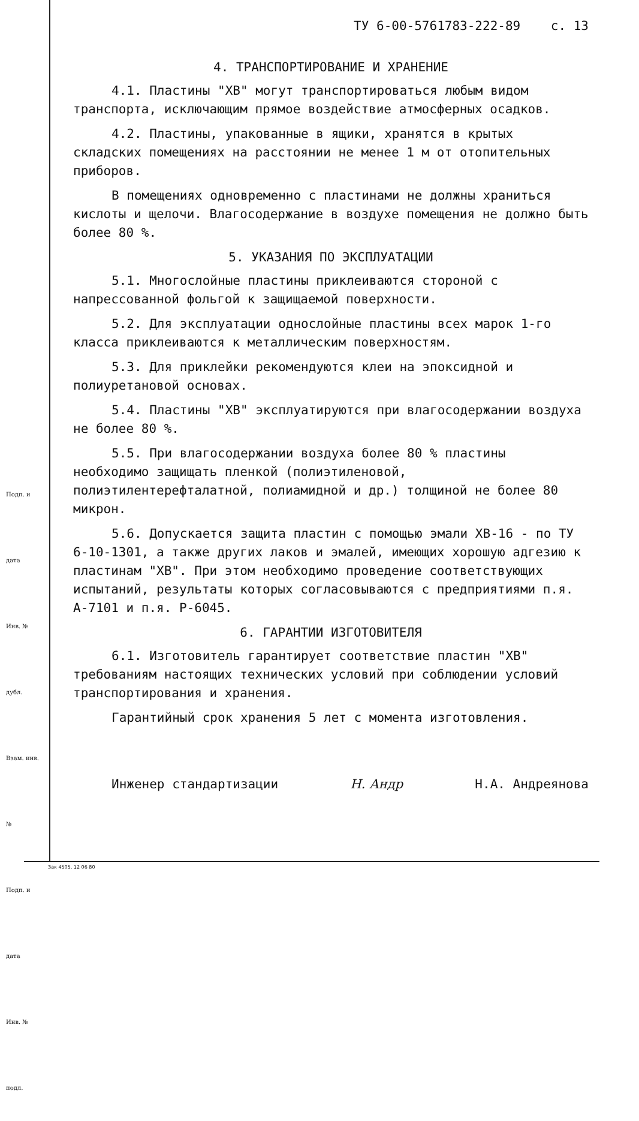Подп. и дата
Инв. № дубл.
Взам. инв. №
Подп. и дата
Инв. № подл.
ТУ 6-00-5761783-222-89 с. 13
4. ТРАНСПОРТИРОВАНИЕ И ХРАНЕНИЕ
4.1. Пластины "ХВ" могут транспортироваться любым видом транспорта, исключающим прямое воздействие атмосферных осадков.
4.2. Пластины, упакованные в ящики, хранятся в крытых складских помещениях на расстоянии не менее 1 м от отопительных приборов.
В помещениях одновременно с пластинами не должны храниться кислоты и щелочи. Влагосодержание в воздухе помещения не должно быть более 80 %.
5. УКАЗАНИЯ ПО ЭКСПЛУАТАЦИИ
5.1. Многослойные пластины приклеиваются стороной с напрессованной фольгой к защищаемой поверхности.
5.2. Для эксплуатации однослойные пластины всех марок 1-го класса приклеиваются к металлическим поверхностям.
5.3. Для приклейки рекомендуются клеи на эпоксидной и полиуретановой основах.
5.4. Пластины "ХВ" эксплуатируются при влагосодержании воздуха не более 80 %.
5.5. При влагосодержании воздуха более 80 % пластины необходимо защищать пленкой (полиэтиленовой, полиэтилентерефталатной, полиамидной и др.) толщиной не более 80 микрон.
5.6. Допускается защита пластин с помощью эмали ХВ-16 - по ТУ 6-10-1301, а также других лаков и эмалей, имеющих хорошую адгезию к пластинам "ХВ". При этом необходимо проведение соответствующих испытаний, результаты которых согласовываются с предприятиями п.я. А-7101 и п.я. Р-6045.
6. ГАРАНТИИ ИЗГОТОВИТЕЛЯ
6.1. Изготовитель гарантирует соответствие пластин "ХВ" требованиям настоящих технических условий при соблюдении условий транспортирования и хранения.
Гарантийный срок хранения 5 лет с момента изготовления.
Инженер стандартизации Н. Андр Н.А. Андреянова
Зак 4505. 12 06 80